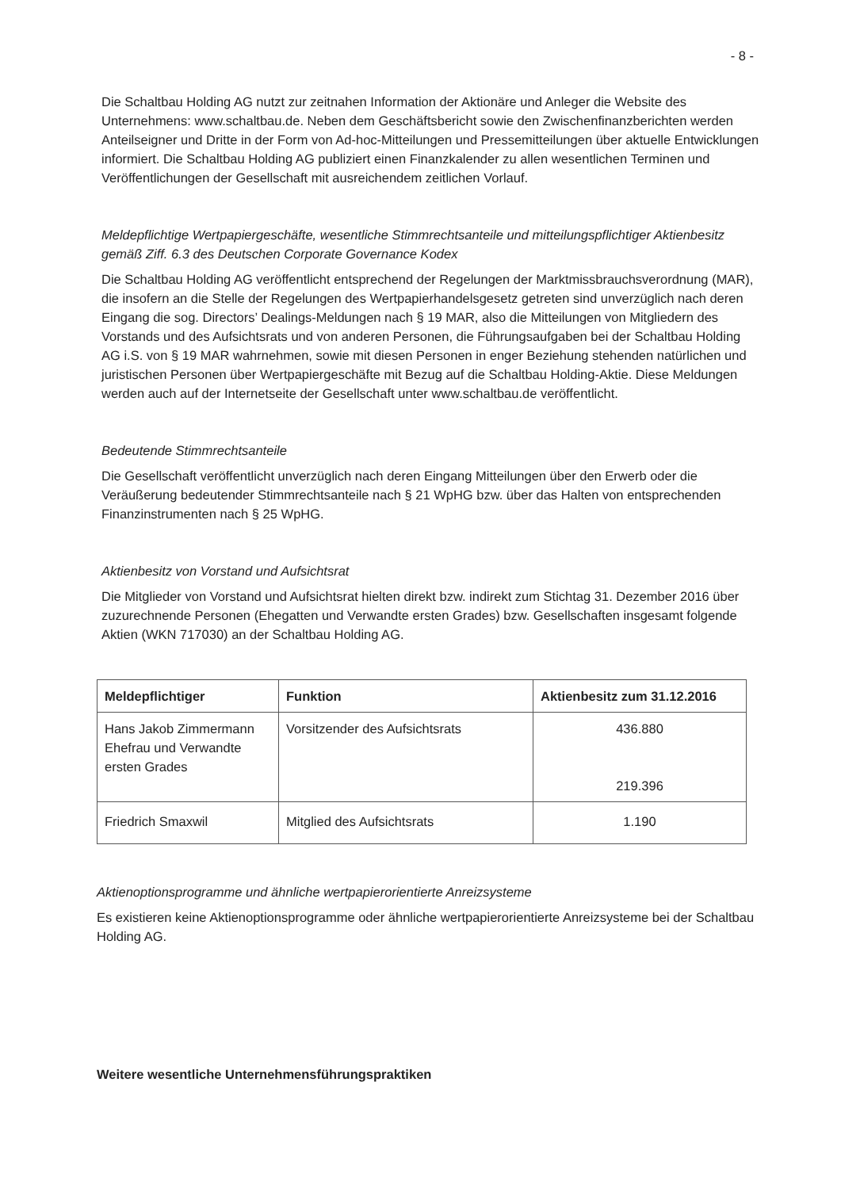- 8 -
Die Schaltbau Holding AG nutzt zur zeitnahen Information der Aktionäre und Anleger die Website des Unternehmens: www.schaltbau.de. Neben dem Geschäftsbericht sowie den Zwischenfinanzberichten werden Anteilseigner und Dritte in der Form von Ad-hoc-Mitteilungen und Pressemitteilungen über aktuelle Entwicklungen informiert. Die Schaltbau Holding AG publiziert einen Finanzkalender zu allen wesentlichen Terminen und Veröffentlichungen der Gesellschaft mit ausreichendem zeitlichen Vorlauf.
Meldepflichtige Wertpapiergeschäfte, wesentliche Stimmrechtsanteile und mitteilungspflichtiger Aktienbesitz gemäß Ziff. 6.3 des Deutschen Corporate Governance Kodex
Die Schaltbau Holding AG veröffentlicht entsprechend der Regelungen der Marktmissbrauchsverordnung (MAR), die insofern an die Stelle der Regelungen des Wertpapierhandelsgesetz getreten sind unverzüglich nach deren Eingang die sog. Directors’ Dealings-Meldungen nach § 19 MAR, also die Mitteilungen von Mitgliedern des Vorstands und des Aufsichtsrats und von anderen Personen, die Führungsaufgaben bei der Schaltbau Holding AG i.S. von § 19 MAR wahrnehmen, sowie mit diesen Personen in enger Beziehung stehenden natürlichen und juristischen Personen über Wertpapiergeschäfte mit Bezug auf die Schaltbau Holding-Aktie. Diese Meldungen werden auch auf der Internetseite der Gesellschaft unter www.schaltbau.de veröffentlicht.
Bedeutende Stimmrechtsanteile
Die Gesellschaft veröffentlicht unverzüglich nach deren Eingang Mitteilungen über den Erwerb oder die Veräußerung bedeutender Stimmrechtsanteile nach § 21 WpHG bzw. über das Halten von entsprechenden Finanzinstrumenten nach § 25 WpHG.
Aktienbesitz von Vorstand und Aufsichtsrat
Die Mitglieder von Vorstand und Aufsichtsrat hielten direkt bzw. indirekt zum Stichtag 31. Dezember 2016 über zuzurechnende Personen (Ehegatten und Verwandte ersten Grades) bzw. Gesellschaften insgesamt folgende Aktien (WKN 717030) an der Schaltbau Holding AG.
| Meldepflichtiger | Funktion | Aktienbesitz zum 31.12.2016 |
| --- | --- | --- |
| Hans Jakob Zimmermann Ehefrau und Verwandte ersten Grades | Vorsitzender des Aufsichtsrats | 436.880 219.396 |
| Friedrich Smaxwil | Mitglied des Aufsichtsrats | 1.190 |
Aktienoptionsprogramme und ähnliche wertpapierorientierte Anreizsysteme
Es existieren keine Aktienoptionsprogramme oder ähnliche wertpapierorientierte Anreizsysteme bei der Schaltbau Holding AG.
Weitere wesentliche Unternehmensführungspraktiken